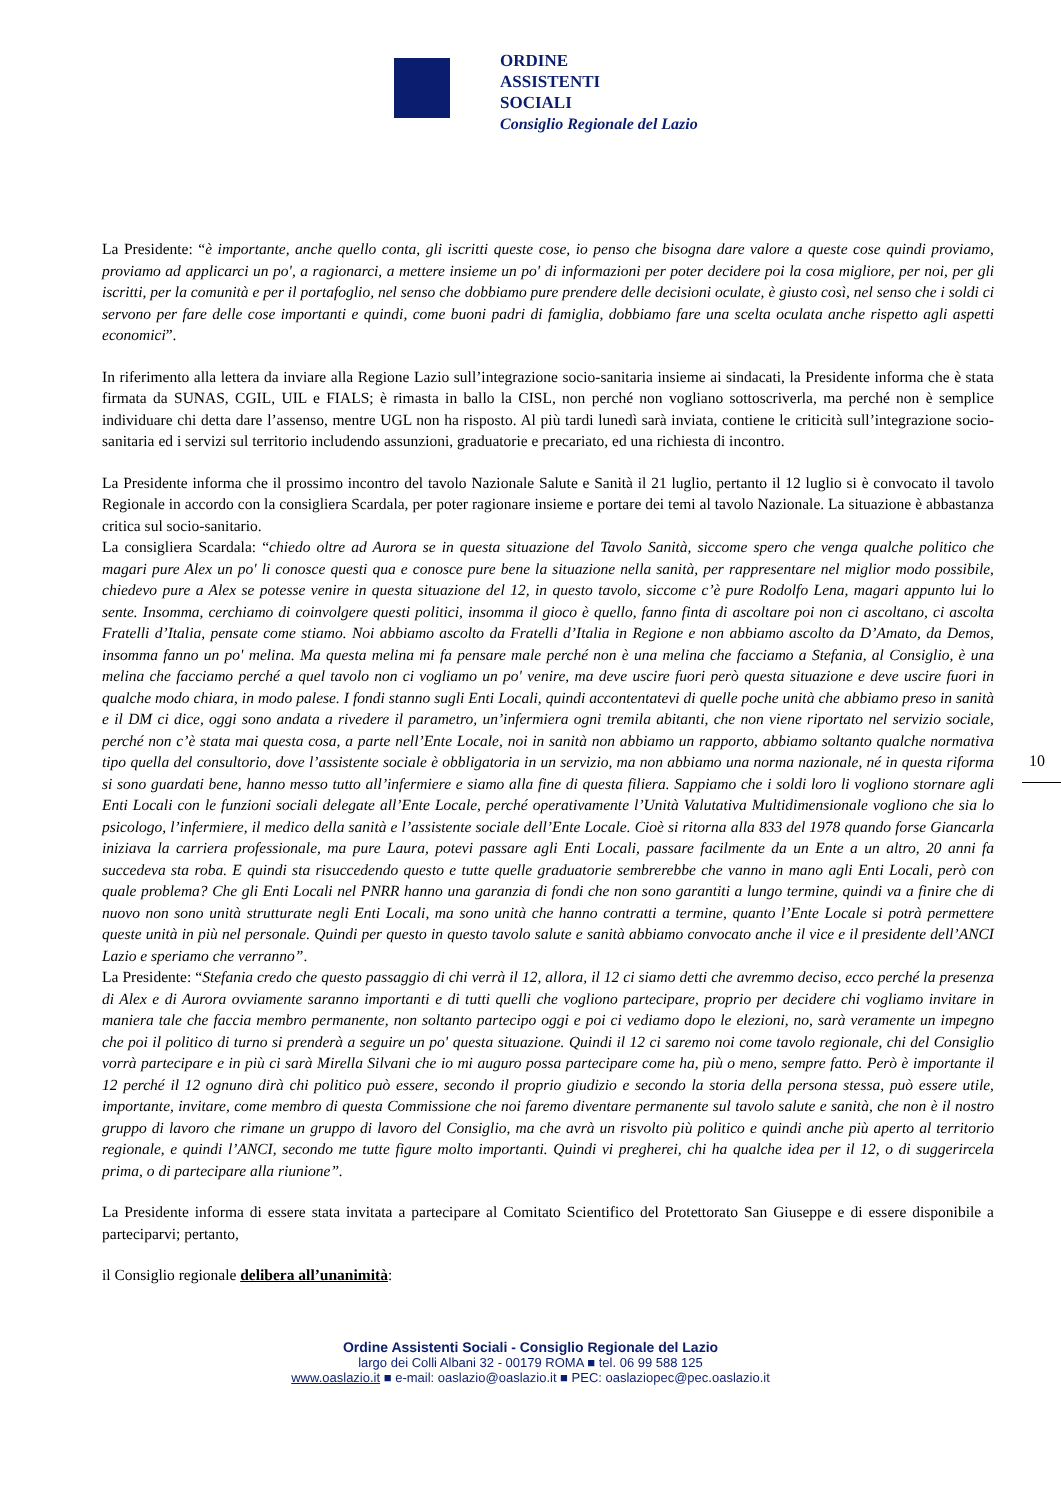ORDINE
ASSISTENTI
SOCIALI
Consiglio Regionale del Lazio
La Presidente: “è importante, anche quello conta, gli iscritti queste cose, io penso che bisogna dare valore a queste cose quindi proviamo, proviamo ad applicarci un po', a ragionarci, a mettere insieme un po' di informazioni per poter decidere poi la cosa migliore, per noi, per gli iscritti, per la comunità e per il portafoglio, nel senso che dobbiamo pure prendere delle decisioni oculate, è giusto così, nel senso che i soldi ci servono per fare delle cose importanti e quindi, come buoni padri di famiglia, dobbiamo fare una scelta oculata anche rispetto agli aspetti economici”.
In riferimento alla lettera da inviare alla Regione Lazio sull’integrazione socio-sanitaria insieme ai sindacati, la Presidente informa che è stata firmata da SUNAS, CGIL, UIL e FIALS; è rimasta in ballo la CISL, non perché non vogliano sottoscriverla, ma perché non è semplice individuare chi detta dare l’assenso, mentre UGL non ha risposto. Al più tardi lunedì sarà inviata, contiene le criticità sull’integrazione socio-sanitaria ed i servizi sul territorio includendo assunzioni, graduatorie e precariato, ed una richiesta di incontro.
La Presidente informa che il prossimo incontro del tavolo Nazionale Salute e Sanità il 21 luglio, pertanto il 12 luglio si è convocato il tavolo Regionale in accordo con la consigliera Scardala, per poter ragionare insieme e portare dei temi al tavolo Nazionale. La situazione è abbastanza critica sul socio-sanitario.
La consigliera Scardala: “chiedo oltre ad Aurora se in questa situazione del Tavolo Sanità, siccome spero che venga qualche politico che magari pure Alex un po' li conosce questi qua e conosce pure bene la situazione nella sanità, per rappresentare nel miglior modo possibile, chiedevo pure a Alex se potesse venire in questa situazione del 12, in questo tavolo, siccome c’è pure Rodolfo Lena, magari appunto lui lo sente. Insomma, cerchiamo di coinvolgere questi politici, insomma il gioco è quello, fanno finta di ascoltare poi non ci ascoltano, ci ascolta Fratelli d’Italia, pensate come stiamo. Noi abbiamo ascolto da Fratelli d’Italia in Regione e non abbiamo ascolto da D’Amato, da Demos, insomma fanno un po' melina. Ma questa melina mi fa pensare male perché non è una melina che facciamo a Stefania, al Consiglio, è una melina che facciamo perché a quel tavolo non ci vogliamo un po' venire, ma deve uscire fuori però questa situazione e deve uscire fuori in qualche modo chiara, in modo palese. I fondi stanno sugli Enti Locali, quindi accontentatevi di quelle poche unità che abbiamo preso in sanità e il DM ci dice, oggi sono andata a rivedere il parametro, un’infermiera ogni tremila abitanti, che non viene riportato nel servizio sociale, perché non c’è stata mai questa cosa, a parte nell’Ente Locale, noi in sanità non abbiamo un rapporto, abbiamo soltanto qualche normativa tipo quella del consultorio, dove l’assistente sociale è obbligatoria in un servizio, ma non abbiamo una norma nazionale, né in questa riforma si sono guardati bene, hanno messo tutto all’infermiere e siamo alla fine di questa filiera. Sappiamo che i soldi loro li vogliono stornare agli Enti Locali con le funzioni sociali delegate all’Ente Locale, perché operativamente l’Unità Valutativa Multidimensionale vogliono che sia lo psicologo, l’infermiere, il medico della sanità e l’assistente sociale dell’Ente Locale. Cioè si ritorna alla 833 del 1978 quando forse Giancarla iniziava la carriera professionale, ma pure Laura, potevi passare agli Enti Locali, passare facilmente da un Ente a un altro, 20 anni fa succedeva sta roba. E quindi sta risuccedendo questo e tutte quelle graduatorie sembrerebbe che vanno in mano agli Enti Locali, però con quale problema? Che gli Enti Locali nel PNRR hanno una garanzia di fondi che non sono garantiti a lungo termine, quindi va a finire che di nuovo non sono unità strutturate negli Enti Locali, ma sono unità che hanno contratti a termine, quanto l’Ente Locale si potrà permettere queste unità in più nel personale. Quindi per questo in questo tavolo salute e sanità abbiamo convocato anche il vice e il presidente dell’ANCI Lazio e speriamo che verranno”.
La Presidente: “Stefania credo che questo passaggio di chi verrà il 12, allora, il 12 ci siamo detti che avremmo deciso, ecco perché la presenza di Alex e di Aurora ovviamente saranno importanti e di tutti quelli che vogliono partecipare, proprio per decidere chi vogliamo invitare in maniera tale che faccia membro permanente, non soltanto partecipo oggi e poi ci vediamo dopo le elezioni, no, sarà veramente un impegno che poi il politico di turno si prenderà a seguire un po' questa situazione. Quindi il 12 ci saremo noi come tavolo regionale, chi del Consiglio vorrà partecipare e in più ci sarà Mirella Silvani che io mi auguro possa partecipare come ha, più o meno, sempre fatto. Però è importante il 12 perché il 12 ognuno dirà chi politico può essere, secondo il proprio giudizio e secondo la storia della persona stessa, può essere utile, importante, invitare, come membro di questa Commissione che noi faremo diventare permanente sul tavolo salute e sanità, che non è il nostro gruppo di lavoro che rimane un gruppo di lavoro del Consiglio, ma che avrà un risvolto più politico e quindi anche più aperto al territorio regionale, e quindi l’ANCI, secondo me tutte figure molto importanti. Quindi vi pregherei, chi ha qualche idea per il 12, o di suggerircela prima, o di partecipare alla riunione”.
La Presidente informa di essere stata invitata a partecipare al Comitato Scientifico del Protettorato San Giuseppe e di essere disponibile a parteciparvi; pertanto,
il Consiglio regionale delibera all’unanimità:
10
Ordine Assistenti Sociali - Consiglio Regionale del Lazio
largo dei Colli Albani 32 - 00179 ROMA ■ tel. 06 99 588 125
www.oaslazio.it ■ e-mail: oaslazio@oaslazio.it ■ PEC: oaslaziopec@pec.oaslazio.it